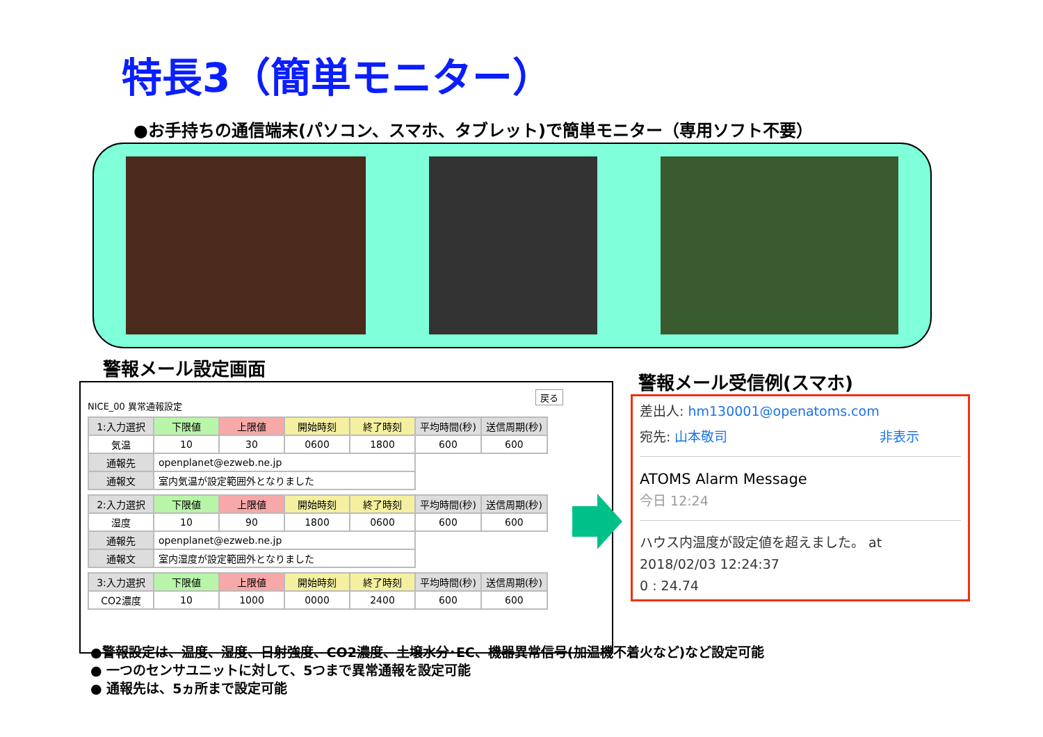特長3（簡単モニター）
●お手持ちの通信端末(パソコン、スマホ、タブレット)で簡単モニター（専用ソフト不要）
警報メール設定画面
警報メール受信例(スマホ)
戻る
NICE_00 異常通報設定
| 1:入力選択 | 下限値 | 上限値 | 開始時刻 | 終了時刻 | 平均時間(秒) | 送信周期(秒) |
| --- | --- | --- | --- | --- | --- | --- |
| 気温 | 10 | 30 | 0600 | 1800 | 600 | 600 |
| 通報先 | openplanet@ezweb.ne.jp | | | | | |
| 通報文 | 室内気温が設定範囲外となりました | | | | | |
| 2:入力選択 | 下限値 | 上限値 | 開始時刻 | 終了時刻 | 平均時間(秒) | 送信周期(秒) |
| --- | --- | --- | --- | --- | --- | --- |
| 湿度 | 10 | 90 | 1800 | 0600 | 600 | 600 |
| 通報先 | openplanet@ezweb.ne.jp | | | | | |
| 通報文 | 室内湿度が設定範囲外となりました | | | | | |
| 3:入力選択 | 下限値 | 上限値 | 開始時刻 | 終了時刻 | 平均時間(秒) | 送信周期(秒) |
| --- | --- | --- | --- | --- | --- | --- |
| CO2濃度 | 10 | 1000 | 0000 | 2400 | 600 | 600 |
差出人: hm130001@openatoms.com
宛先: 山本敬司 非表示
ATOMS Alarm Message
今日 12:24
ハウス内温度が設定値を超えました。 at
2018/02/03 12:24:37
0 : 24.74
●警報設定は、温度、湿度、日射強度、CO2濃度、土壌水分･EC、機器異常信号(加温機不着火など)など設定可能
● 一つのセンサユニットに対して、5つまで異常通報を設定可能
● 通報先は、5ヵ所まで設定可能